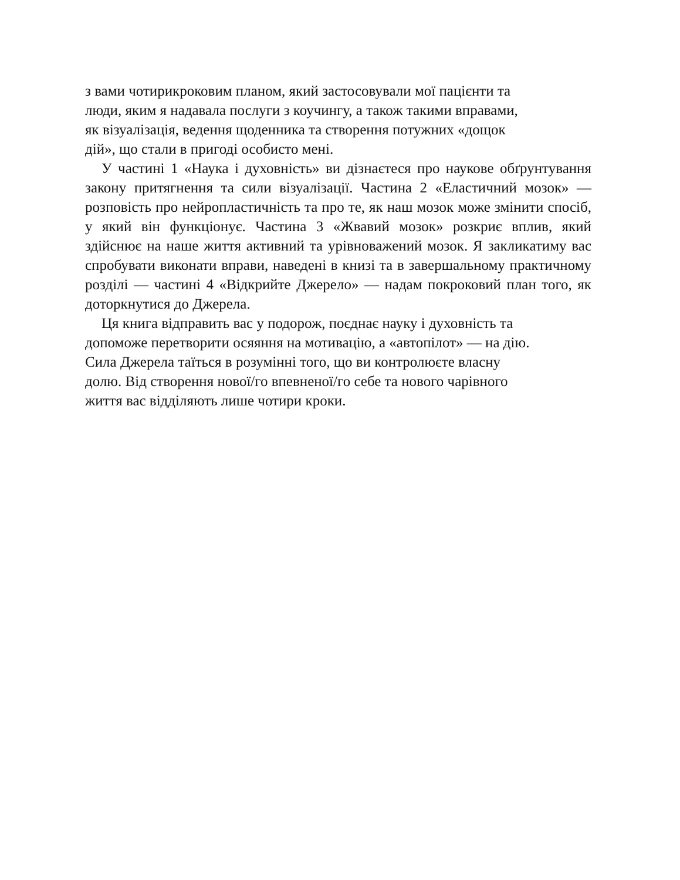з вами чотирикроковим планом, який застосовували мої пацієнти та
люди, яким я надавала послуги з коучингу, а також такими вправами,
як візуалізація, ведення щоденника та створення потужних «дощок
дій», що стали в пригоді особисто мені.
У частині 1 «Наука і духовність» ви дізнаєтеся про наукове обґрунтування закону притягнення та сили візуалізації. Частина 2 «Еластичний мозок» — розповість про нейропластичність та про те, як наш мозок може змінити спосіб, у який він функціонує. Частина 3 «Жвавий мозок» розкриє вплив, який здійснює на наше життя активний та урівноважений мозок. Я закликатиму вас спробувати виконати вправи, наведені в книзі та в завершальному практичному розділі — частині 4 «Відкрийте Джерело» — надам покроковий план того, як доторкнутися до Джерела.
Ця книга відправить вас у подорож, поєднає науку і духовність та
допоможе перетворити осяяння на мотивацію, а «автопілот» — на дію.
Сила Джерела таїться в розумінні того, що ви контролюєте власну
долю. Від створення нової/го впевненої/го себе та нового чарівного
життя вас відділяють лише чотири кроки.